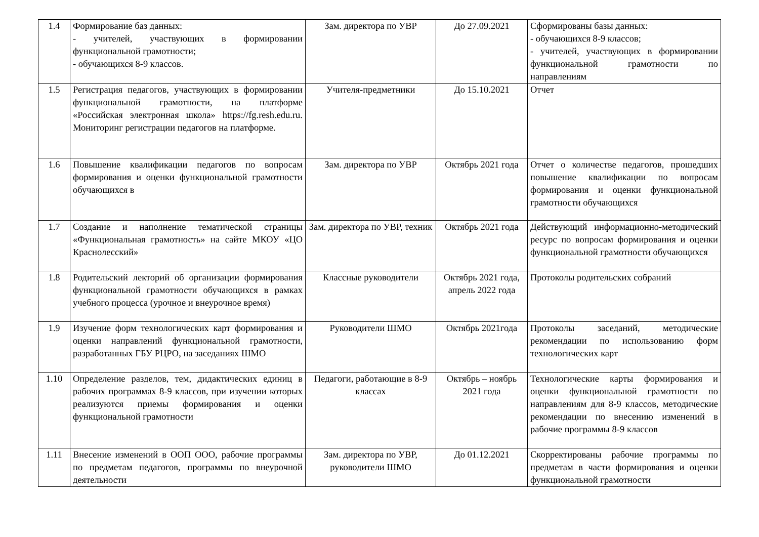| 1.4 | Формирование баз данных: - учителей, участвующих в формировании функциональной грамотности; - обучающихся 8-9 классов. | Зам. директора по УВР | До 27.09.2021 | Сформированы базы данных: - обучающихся 8-9 классов; - учителей, участвующих в формировании функциональной грамотности по направлениям |
| 1.5 | Регистрация педагогов, участвующих в формировании функциональной грамотности, на платформе «Российская электронная школа» https://fg.resh.edu.ru. Мониторинг регистрации педагогов на платформе. | Учителя-предметники | До 15.10.2021 | Отчет |
| 1.6 | Повышение квалификации педагогов по вопросам формирования и оценки функциональной грамотности обучающихся в | Зам. директора по УВР | Октябрь 2021 года | Отчет о количестве педагогов, прошедших повышение квалификации по вопросам формирования и оценки функциональной грамотности обучающихся |
| 1.7 | Создание и наполнение тематической страницы «Функциональная грамотность» на сайте МКОУ «ЦО Краснолесский» | Зам. директора по УВР, техник | Октябрь 2021 года | Действующий информационно-методический ресурс по вопросам формирования и оценки функциональной грамотности обучающихся |
| 1.8 | Родительский лекторий об организации формирования функциональной грамотности обучающихся в рамках учебного процесса (урочное и внеурочное время) | Классные руководители | Октябрь 2021 года, апрель 2022 года | Протоколы родительских собраний |
| 1.9 | Изучение форм технологических карт формирования и оценки направлений функциональной грамотности, разработанных ГБУ РЦРО, на заседаниях ШМО | Руководители ШМО | Октябрь 2021года | Протоколы заседаний, методические рекомендации по использованию форм технологических карт |
| 1.10 | Определение разделов, тем, дидактических единиц в рабочих программах 8-9 классов, при изучении которых реализуются приемы формирования и оценки функциональной грамотности | Педагоги, работающие в 8-9 классах | Октябрь – ноябрь 2021 года | Технологические карты формирования и оценки функциональной грамотности по направлениям для 8-9 классов, методические рекомендации по внесению изменений в рабочие программы 8-9 классов |
| 1.11 | Внесение изменений в ООП ООО, рабочие программы по предметам педагогов, программы по внеурочной деятельности | Зам. директора по УВР, руководители ШМО | До 01.12.2021 | Скорректированы рабочие программы по предметам в части формирования и оценки функциональной грамотности |